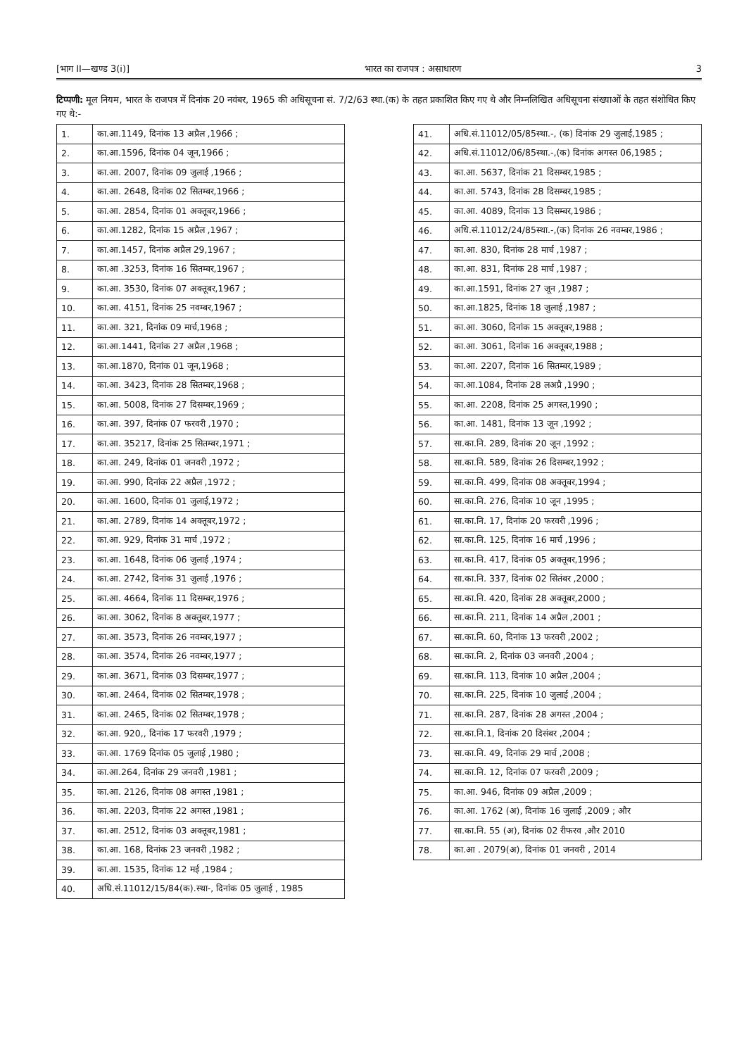[भाग II—खण्ड 3(i)] भारत का राजपत्र : असाधारण 3
टिप्पणी: मूल नियम, भारत के राजपत्र में दिनांक 20 नवंबर, 1965 की अधिसूचना सं. 7/2/63 स्था.(क) के तहत प्रकाशित किए गए थे और निम्नलिखित अधिसूचना संख्याओं के तहत संशोधित किए गए थे:-
| 1. | का.आ.1149, दिनांक 13 अप्रैल ,1966 ; |
| 2. | का.आ.1596, दिनांक 04 जून,1966 ; |
| 3. | का.आ. 2007, दिनांक 09 जुलाई ,1966 ; |
| 4. | का.आ. 2648, दिनांक 02 सितम्बर,1966 ; |
| 5. | का.आ. 2854, दिनांक 01 अक्तूबर,1966 ; |
| 6. | का.आ.1282, दिनांक 15 अप्रैल ,1967 ; |
| 7. | का.आ.1457, दिनांक अप्रैल 29,1967 ; |
| 8. | का.आ .3253, दिनांक 16 सितम्बर,1967 ; |
| 9. | का.आ. 3530, दिनांक 07 अक्तूबर,1967 ; |
| 10. | का.आ. 4151, दिनांक 25 नवम्बर,1967 ; |
| 11. | का.आ. 321, दिनांक 09 मार्च,1968 ; |
| 12. | का.आ.1441, दिनांक 27 अप्रैल ,1968 ; |
| 13. | का.आ.1870, दिनांक 01 जून,1968 ; |
| 14. | का.आ. 3423, दिनांक 28 सितम्बर,1968 ; |
| 15. | का.आ. 5008, दिनांक 27 दिसम्बर,1969 ; |
| 16. | का.आ. 397, दिनांक 07 फरवरी ,1970 ; |
| 17. | का.आ. 35217, दिनांक 25 सितम्बर,1971 ; |
| 18. | का.आ. 249, दिनांक 01 जनवरी ,1972 ; |
| 19. | का.आ. 990, दिनांक 22 अप्रैल ,1972 ; |
| 20. | का.आ. 1600, दिनांक 01 जुलाई,1972 ; |
| 21. | का.आ. 2789, दिनांक 14 अक्तूबर,1972 ; |
| 22. | का.आ. 929, दिनांक 31 मार्च ,1972 ; |
| 23. | का.आ. 1648, दिनांक 06 जुलाई ,1974 ; |
| 24. | का.आ. 2742, दिनांक 31 जुलाई ,1976 ; |
| 25. | का.आ. 4664, दिनांक 11 दिसम्बर,1976 ; |
| 26. | का.आ. 3062, दिनांक 8 अक्तूबर,1977 ; |
| 27. | का.आ. 3573, दिनांक 26 नवम्बर,1977 ; |
| 28. | का.आ. 3574, दिनांक 26 नवम्बर,1977 ; |
| 29. | का.आ. 3671, दिनांक 03 दिसम्बर,1977 ; |
| 30. | का.आ. 2464, दिनांक 02 सितम्बर,1978 ; |
| 31. | का.आ. 2465, दिनांक 02 सितम्बर,1978 ; |
| 32. | का.आ. 920,, दिनांक 17 फरवरी ,1979 ; |
| 33. | का.आ. 1769 दिनांक 05 जुलाई ,1980 ; |
| 34. | का.आ.264, दिनांक 29 जनवरी ,1981 ; |
| 35. | का.आ. 2126, दिनांक 08 अगस्त ,1981 ; |
| 36. | का.आ. 2203, दिनांक 22 अगस्त ,1981 ; |
| 37. | का.आ. 2512, दिनांक 03 अक्तूबर,1981 ; |
| 38. | का.आ. 168, दिनांक 23 जनवरी ,1982 ; |
| 39. | का.आ. 1535, दिनांक 12 मई ,1984 ; |
| 40. | अधि.सं.11012/15/84(क).स्था-, दिनांक 05 जुलाई , 1985 |
| 41. | अधि.सं.11012/05/85स्था.-, (क) दिनांक 29 जुलाई,1985 ; |
| 42. | अधि.सं.11012/06/85स्था.-,(क) दिनांक अगस्त 06,1985 ; |
| 43. | का.आ. 5637, दिनांक 21 दिसम्बर,1985 ; |
| 44. | का.आ. 5743, दिनांक 28 दिसम्बर,1985 ; |
| 45. | का.आ. 4089, दिनांक 13 दिसम्बर,1986 ; |
| 46. | अधि.सं.11012/24/85स्था.-,(क) दिनांक 26 नवम्बर,1986 ; |
| 47. | का.आ. 830, दिनांक 28 मार्च ,1987 ; |
| 48. | का.आ. 831, दिनांक 28 मार्च ,1987 ; |
| 49. | का.आ.1591, दिनांक 27 जून ,1987 ; |
| 50. | का.आ.1825, दिनांक 18 जुलाई ,1987 ; |
| 51. | का.आ. 3060, दिनांक 15 अक्तूबर,1988 ; |
| 52. | का.आ. 3061, दिनांक 16 अक्तूबर,1988 ; |
| 53. | का.आ. 2207, दिनांक 16 सितम्बर,1989 ; |
| 54. | का.आ.1084, दिनांक 28 लअप्रै ,1990 ; |
| 55. | का.आ. 2208, दिनांक 25 अगस्त,1990 ; |
| 56. | का.आ. 1481, दिनांक 13 जून ,1992 ; |
| 57. | सा.का.नि. 289, दिनांक 20 जून ,1992 ; |
| 58. | सा.का.नि. 589, दिनांक 26 दिसम्बर,1992 ; |
| 59. | सा.का.नि. 499, दिनांक 08 अक्तूबर,1994 ; |
| 60. | सा.का.नि. 276, दिनांक 10 जून ,1995 ; |
| 61. | सा.का.नि. 17, दिनांक 20 फरवरी ,1996 ; |
| 62. | सा.का.नि. 125, दिनांक 16 मार्च ,1996 ; |
| 63. | सा.का.नि. 417, दिनांक 05 अक्तूबर,1996 ; |
| 64. | सा.का.नि. 337, दिनांक 02 सितंबर ,2000 ; |
| 65. | सा.का.नि. 420, दिनांक 28 अक्तूबर,2000 ; |
| 66. | सा.का.नि. 211, दिनांक 14 अप्रैल ,2001 ; |
| 67. | सा.का.नि. 60, दिनांक 13 फरवरी ,2002 ; |
| 68. | सा.का.नि. 2, दिनांक 03 जनवरी ,2004 ; |
| 69. | सा.का.नि. 113, दिनांक 10 अप्रैल ,2004 ; |
| 70. | सा.का.नि. 225, दिनांक 10 जुलाई ,2004 ; |
| 71. | सा.का.नि. 287, दिनांक 28 अगस्त ,2004 ; |
| 72. | सा.का.नि.1, दिनांक 20 दिसंबर ,2004 ; |
| 73. | सा.का.नि. 49, दिनांक 29 मार्च ,2008 ; |
| 74. | सा.का.नि. 12, दिनांक 07 फरवरी ,2009 ; |
| 75. | का.आ. 946, दिनांक 09 अप्रैल ,2009 ; |
| 76. | का.आ. 1762 (अ), दिनांक 16 जुलाई ,2009 ; और |
| 77. | सा.का.नि. 55 (अ), दिनांक 02 रीफरव ,और 2010 |
| 78. | का.आ . 2079(अ), दिनांक 01 जनवरी , 2014 |